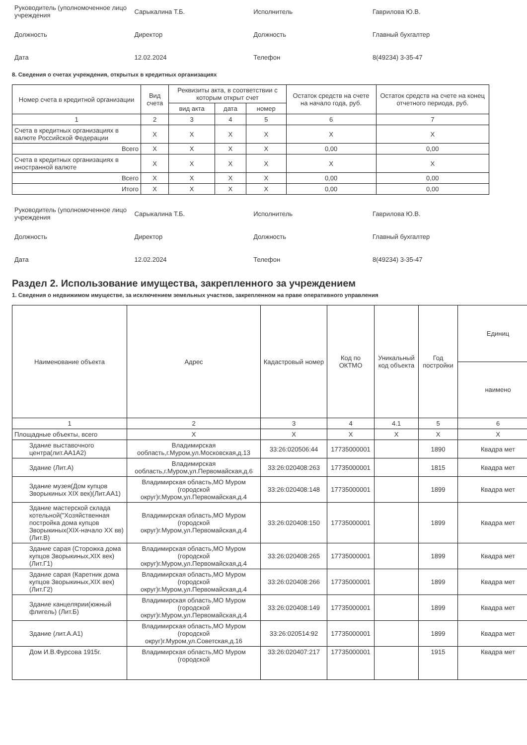| Руководитель (уполномоченное лицо учреждения | Сарыкалина Т.Б. | Исполнитель | Гаврилова Ю.В. |
| Должность | Директор | Должность | Главный бухгалтер |
| Дата | 12.02.2024 | Телефон | 8(49234) 3-35-47 |
8. Сведения о счетах учреждения, открытых в кредитных организациях
| Номер счета в кредитной организации | Вид счета | Реквизиты акта, в соответствии с которым открыт счет | | | Остаток средств на счете на начало года, руб. | Остаток средств на счете на конец отчетного периода, руб. |
| --- | --- | --- | --- | --- | --- | --- |
| | | вид акта | дата | номер | | |
| 1 | 2 | 3 | 4 | 5 | 6 | 7 |
| Счета в кредитных организациях в валюте Российской Федерации | X | X | X | X | X | X |
| Всего | X | X | X | X | 0,00 | 0,00 |
| Счета в кредитных организациях в иностранной валюте | X | X | X | X | X | X |
| Всего | X | X | X | X | 0,00 | 0,00 |
| Итого | X | X | X | X | 0,00 | 0,00 |
| Руководитель (уполномоченное лицо учреждения | Сарыкалина Т.Б. | Исполнитель | Гаврилова Ю.В. |
| Должность | Директор | Должность | Главный бухгалтер |
| Дата | 12.02.2024 | Телефон | 8(49234) 3-35-47 |
Раздел 2. Использование имущества, закрепленного за учреждением
1. Сведения о недвижимом имуществе, за исключением земельных участков, закрепленном на праве оперативного управления
| Наименование объекта | Адрес | Кадастровый номер | Код по ОКТМО | Уникальный код объекта | Год постройки | Единиц |
| --- | --- | --- | --- | --- | --- | --- |
| | | | | | | наимено |
| 1 | 2 | 3 | 4 | 4.1 | 5 | 6 |
| Площадные объекты, всего | X | X | X | X | X | X |
| Здание выставочного центра(лит.АА1А2) | Владимирская ообласть,г.Муром,ул.Московская,д.13 | 33:26:020506:44 | 17735000001 | | 1890 | Квадра мет |
| Здание (Лит.А) | Владимирская ообласть,г.Муром,ул.Первомайская,д.6 | 33:26:020408:263 | 17735000001 | | 1815 | Квадра мет |
| Здание музея(Дом купцов Зворыкиных XIX век)(Лит.АА1) | Владимирская область,МО Муром (городской округ)г.Муром,ул.Первомайская,д.4 | 33:26:020408:148 | 17735000001 | | 1899 | Квадра мет |
| Здание мастерской склада котельной("Хозяйственная постройка дома купцов Зворыкиных(XIX-начало XX вв)(Лит.В) | Владимирская область,МО Муром (городской округ)г.Муром,ул.Первомайская,д.4 | 33:26:020408:150 | 17735000001 | | 1899 | Квадра мет |
| Здание сарая (Сторожка дома купцов Зворыкиных,XIX век)(Лит.Г1) | Владимирская область,МО Муром (городской округ)г.Муром,ул.Первомайская,д.4 | 33:26:020408:265 | 17735000001 | | 1899 | Квадра мет |
| Здание сарая (Каретник дома купцов Зворыкиных,XIX век)(Лит.Г2) | Владимирская область,МО Муром (городской округ)г.Муром,ул.Первомайская,д.4 | 33:26:020408:266 | 17735000001 | | 1899 | Квадра мет |
| Здание канцелярии(южный флигель) (Лит.Б) | Владимирская область,МО Муром (городской округ)г.Муром,ул.Первомайская,д.4 | 33:26:020408:149 | 17735000001 | | 1899 | Квадра мет |
| Здание (лит.А.А1) | Владимирская область,МО Муром (городской округ)г.Муром,ул.Советская,д.16 | 33:26:020514:92 | 17735000001 | | 1899 | Квадра мет |
| Дом И.В.Фурсова 1915г. | Владимирская область,МО Муром (городской | 33:26:020407:217 | 17735000001 | | 1915 | Квадра мет |